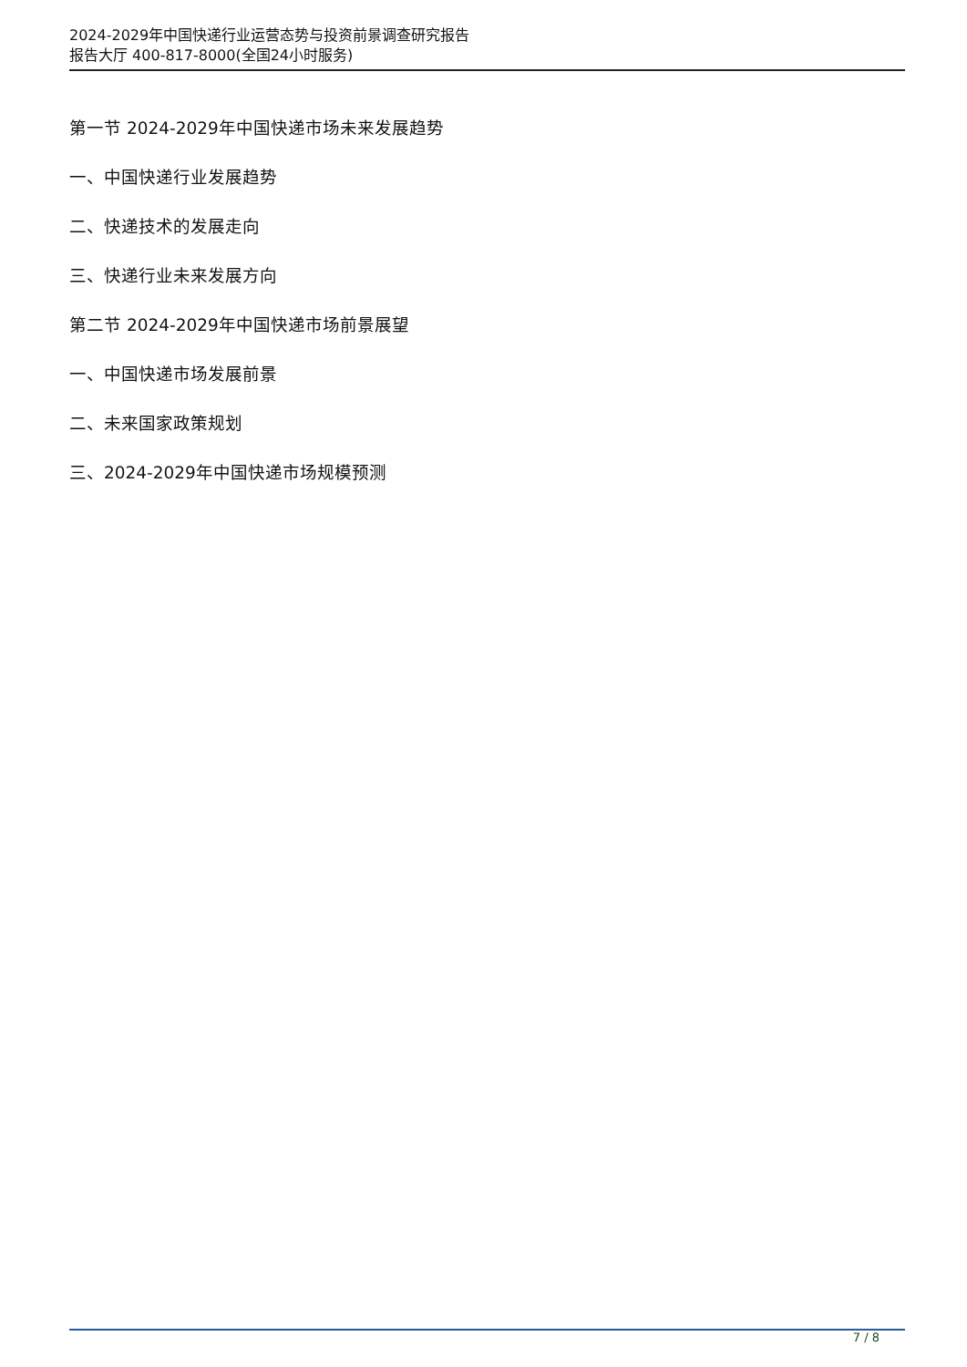2024-2029年中国快递行业运营态势与投资前景调查研究报告
报告大厅 400-817-8000(全国24小时服务)
第一节 2024-2029年中国快递市场未来发展趋势
一、中国快递行业发展趋势
二、快递技术的发展走向
三、快递行业未来发展方向
第二节 2024-2029年中国快递市场前景展望
一、中国快递市场发展前景
二、未来国家政策规划
三、2024-2029年中国快递市场规模预测
7 / 8